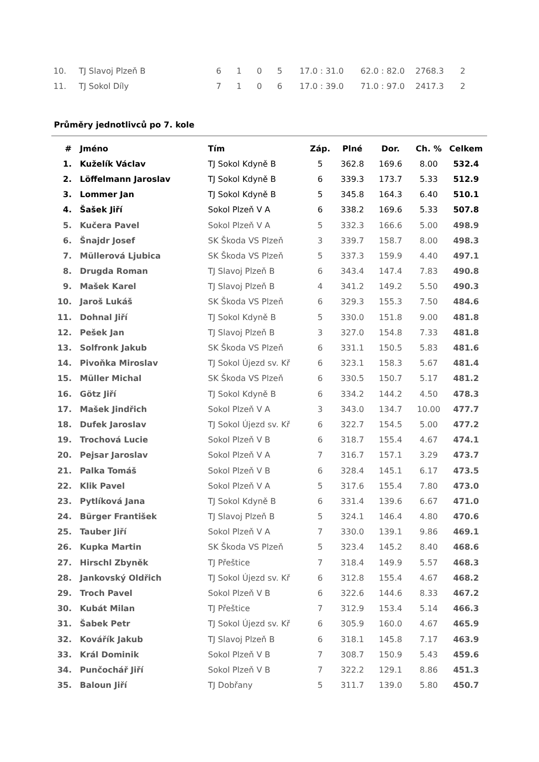| 10. | TJ Slavoj Plzeň B | 6 | 1 | 0 | 5 | 17.0 : 31.0 | 62.0 : 82.0 | 2768.3 | 2 |
| 11. | TJ Sokol Díly | 7 | 1 | 0 | 6 | 17.0 : 39.0 | 71.0 : 97.0 | 2417.3 | 2 |
Průměry jednotlivců po 7. kole
| # | | Jméno | Tím | Záp. | Plné | Dor. | Ch. % | Celkem |
| --- | --- | --- | --- | --- | --- | --- | --- | --- |
| 1. | | Kuželík Václav | TJ Sokol Kdyně B | 5 | 362.8 | 169.6 | 8.00 | 532.4 |
| 2. | | Löffelmann Jaroslav | TJ Sokol Kdyně B | 6 | 339.3 | 173.7 | 5.33 | 512.9 |
| 3. | | Lommer Jan | TJ Sokol Kdyně B | 5 | 345.8 | 164.3 | 6.40 | 510.1 |
| 4. | | Šašek Jiří | Sokol Plzeň V A | 6 | 338.2 | 169.6 | 5.33 | 507.8 |
| 5. | | Kučera Pavel | Sokol Plzeň V A | 5 | 332.3 | 166.6 | 5.00 | 498.9 |
| 6. | | Šnajdr Josef | SK Škoda VS Plzeň | 3 | 339.7 | 158.7 | 8.00 | 498.3 |
| 7. | | Müllerová Ljubica | SK Škoda VS Plzeň | 5 | 337.3 | 159.9 | 4.40 | 497.1 |
| 8. | | Drugda Roman | TJ Slavoj Plzeň B | 6 | 343.4 | 147.4 | 7.83 | 490.8 |
| 9. | | Mašek Karel | TJ Slavoj Plzeň B | 4 | 341.2 | 149.2 | 5.50 | 490.3 |
| 10. | | Jaroš Lukáš | SK Škoda VS Plzeň | 6 | 329.3 | 155.3 | 7.50 | 484.6 |
| 11. | | Dohnal Jiří | TJ Sokol Kdyně B | 5 | 330.0 | 151.8 | 9.00 | 481.8 |
| 12. | | Pešek Jan | TJ Slavoj Plzeň B | 3 | 327.0 | 154.8 | 7.33 | 481.8 |
| 13. | | Solfronk Jakub | SK Škoda VS Plzeň | 6 | 331.1 | 150.5 | 5.83 | 481.6 |
| 14. | | Pivoňka Miroslav | TJ Sokol Újezd sv. Kř | 6 | 323.1 | 158.3 | 5.67 | 481.4 |
| 15. | | Müller Michal | SK Škoda VS Plzeň | 6 | 330.5 | 150.7 | 5.17 | 481.2 |
| 16. | | Götz Jiří | TJ Sokol Kdyně B | 6 | 334.2 | 144.2 | 4.50 | 478.3 |
| 17. | | Mašek Jindřich | Sokol Plzeň V A | 3 | 343.0 | 134.7 | 10.00 | 477.7 |
| 18. | | Dufek Jaroslav | TJ Sokol Újezd sv. Kř | 6 | 322.7 | 154.5 | 5.00 | 477.2 |
| 19. | | Trochová Lucie | Sokol Plzeň V B | 6 | 318.7 | 155.4 | 4.67 | 474.1 |
| 20. | | Pejsar Jaroslav | Sokol Plzeň V A | 7 | 316.7 | 157.1 | 3.29 | 473.7 |
| 21. | | Palka Tomáš | Sokol Plzeň V B | 6 | 328.4 | 145.1 | 6.17 | 473.5 |
| 22. | | Klik Pavel | Sokol Plzeň V A | 5 | 317.6 | 155.4 | 7.80 | 473.0 |
| 23. | | Pytlíková Jana | TJ Sokol Kdyně B | 6 | 331.4 | 139.6 | 6.67 | 471.0 |
| 24. | | Bürger František | TJ Slavoj Plzeň B | 5 | 324.1 | 146.4 | 4.80 | 470.6 |
| 25. | | Tauber Jiří | Sokol Plzeň V A | 7 | 330.0 | 139.1 | 9.86 | 469.1 |
| 26. | | Kupka Martin | SK Škoda VS Plzeň | 5 | 323.4 | 145.2 | 8.40 | 468.6 |
| 27. | | Hirschl Zbyněk | TJ Přeštice | 7 | 318.4 | 149.9 | 5.57 | 468.3 |
| 28. | | Jankovský Oldřich | TJ Sokol Újezd sv. Kř | 6 | 312.8 | 155.4 | 4.67 | 468.2 |
| 29. | | Troch Pavel | Sokol Plzeň V B | 6 | 322.6 | 144.6 | 8.33 | 467.2 |
| 30. | | Kubát Milan | TJ Přeštice | 7 | 312.9 | 153.4 | 5.14 | 466.3 |
| 31. | | Šabek Petr | TJ Sokol Újezd sv. Kř | 6 | 305.9 | 160.0 | 4.67 | 465.9 |
| 32. | | Kovářík Jakub | TJ Slavoj Plzeň B | 6 | 318.1 | 145.8 | 7.17 | 463.9 |
| 33. | | Král Dominik | Sokol Plzeň V B | 7 | 308.7 | 150.9 | 5.43 | 459.6 |
| 34. | | Punčochář Jiří | Sokol Plzeň V B | 7 | 322.2 | 129.1 | 8.86 | 451.3 |
| 35. | | Baloun Jiří | TJ Dobřany | 5 | 311.7 | 139.0 | 5.80 | 450.7 |